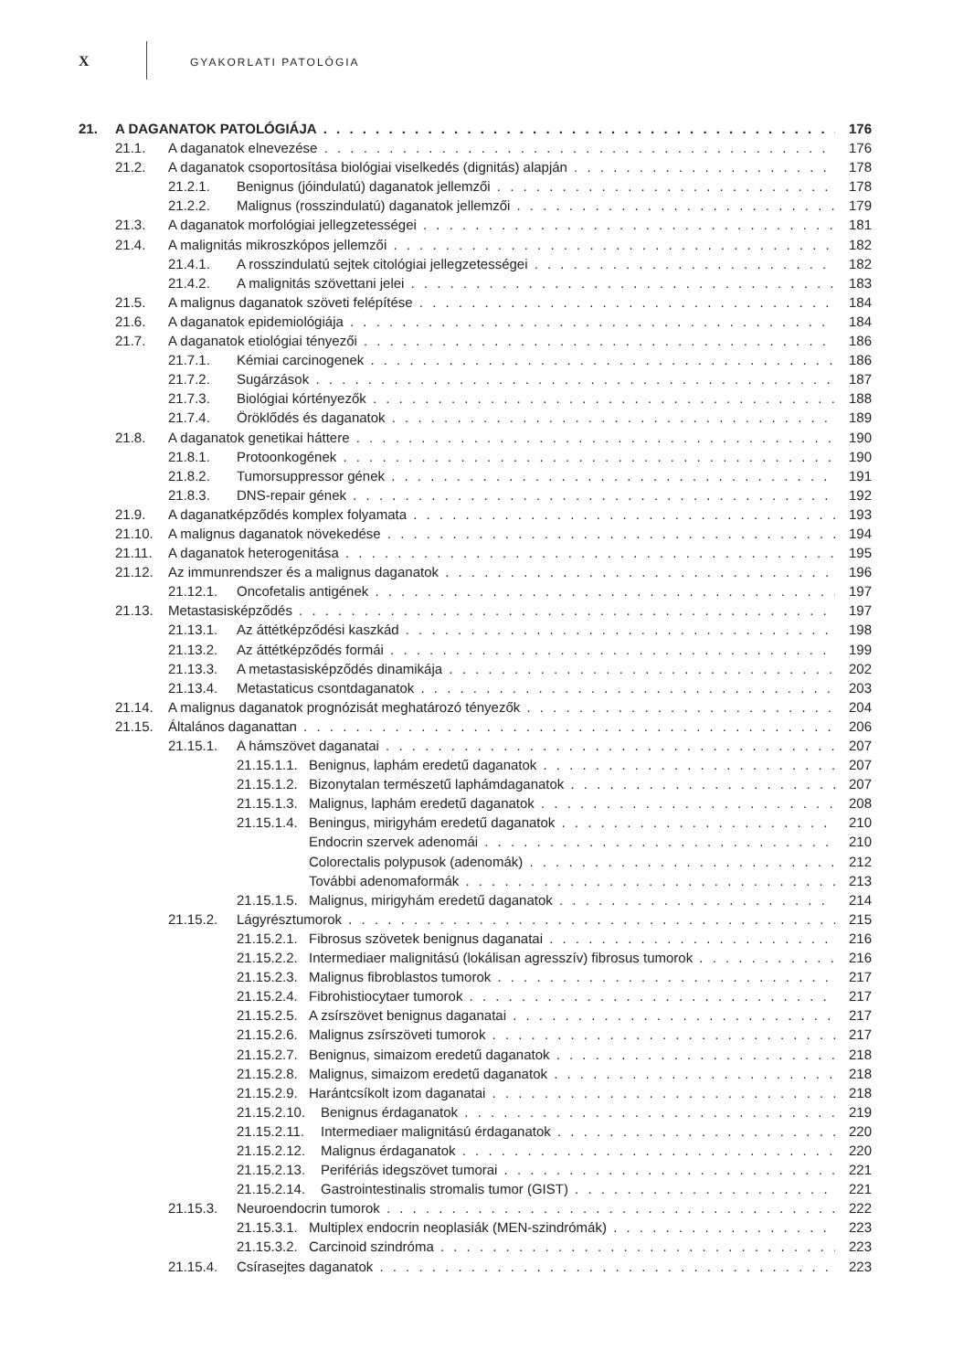X GYAKORLATI PATOLÓGIA
21. A DAGANATOK PATOLÓGIÁJA 176
21.1. A daganatok elnevezése 176
21.2. A daganatok csoportosítása biológiai viselkedés (dignitás) alapján 178
21.2.1. Benignus (jóindulatú) daganatok jellemzői 178
21.2.2. Malignus (rosszindulatú) daganatok jellemzői 179
21.3. A daganatok morfológiai jellegzetességei 181
21.4. A malignitás mikroszkópos jellemzői 182
21.4.1. A rosszindulatú sejtek citológiai jellegzetességei 182
21.4.2. A malignitás szövettani jelei 183
21.5. A malignus daganatok szöveti felépítése 184
21.6. A daganatok epidemiológiája 184
21.7. A daganatok etiológiai tényezői 186
21.7.1. Kémiai carcinogenek 186
21.7.2. Sugárzások 187
21.7.3. Biológiai kórtényezők 188
21.7.4. Öröklődés és daganatok 189
21.8. A daganatok genetikai háttere 190
21.8.1. Protoonkogének 190
21.8.2. Tumorsuppressor gének 191
21.8.3. DNS-repair gének 192
21.9. A daganatképződés komplex folyamata 193
21.10. A malignus daganatok növekedése 194
21.11. A daganatok heterogenitása 195
21.12. Az immunrendszer és a malignus daganatok 196
21.12.1. Oncofetalis antigének 197
21.13. Metastasisképződés 197
21.13.1. Az áttétképződési kaszkád 198
21.13.2. Az áttétképződés formái 199
21.13.3. A metastasisképződés dinamikája 202
21.13.4. Metastaticus csontdaganatok 203
21.14. A malignus daganatok prognózisát meghatározó tényezők 204
21.15. Általános daganattan 206
21.15.1. A hámszövet daganatai 207
21.15.1.1. Benignus, laphám eredetű daganatok 207
21.15.1.2. Bizonytalan természetű laphámdaganatok 207
21.15.1.3. Malignus, laphám eredetű daganatok 208
21.15.1.4. Beningus, mirigyhám eredetű daganatok 210
Endocrin szervek adenomái 210
Colorectalis polypusok (adenomák) 212
További adenomaformák 213
21.15.1.5. Malignus, mirigyhám eredetű daganatok 214
21.15.2. Lágyrésztumorok 215
21.15.2.1. Fibrosus szövetek benignus daganatai 216
21.15.2.2. Intermediaer malignitású (lokálisan agresszív) fibrosus tumorok 216
21.15.2.3. Malignus fibroblastos tumorok 217
21.15.2.4. Fibrohistiocytaer tumorok 217
21.15.2.5. A zsírszövet benignus daganatai 217
21.15.2.6. Malignus zsírszöveti tumorok 217
21.15.2.7. Benignus, simaizom eredetű daganatok 218
21.15.2.8. Malignus, simaizom eredetű daganatok 218
21.15.2.9. Harántcsíkolt izom daganatai 218
21.15.2.10. Benignus érdaganatok 219
21.15.2.11. Intermediaer malignitású érdaganatok 220
21.15.2.12. Malignus érdaganatok 220
21.15.2.13. Perifériás idegszövet tumorai 221
21.15.2.14. Gastrointestinalis stromalis tumor (GIST) 221
21.15.3. Neuroendocrin tumorok 222
21.15.3.1. Multiplex endocrin neoplasiák (MEN-szindrómák) 223
21.15.3.2. Carcinoid szindróma 223
21.15.4. Csírasejtes daganatok 223